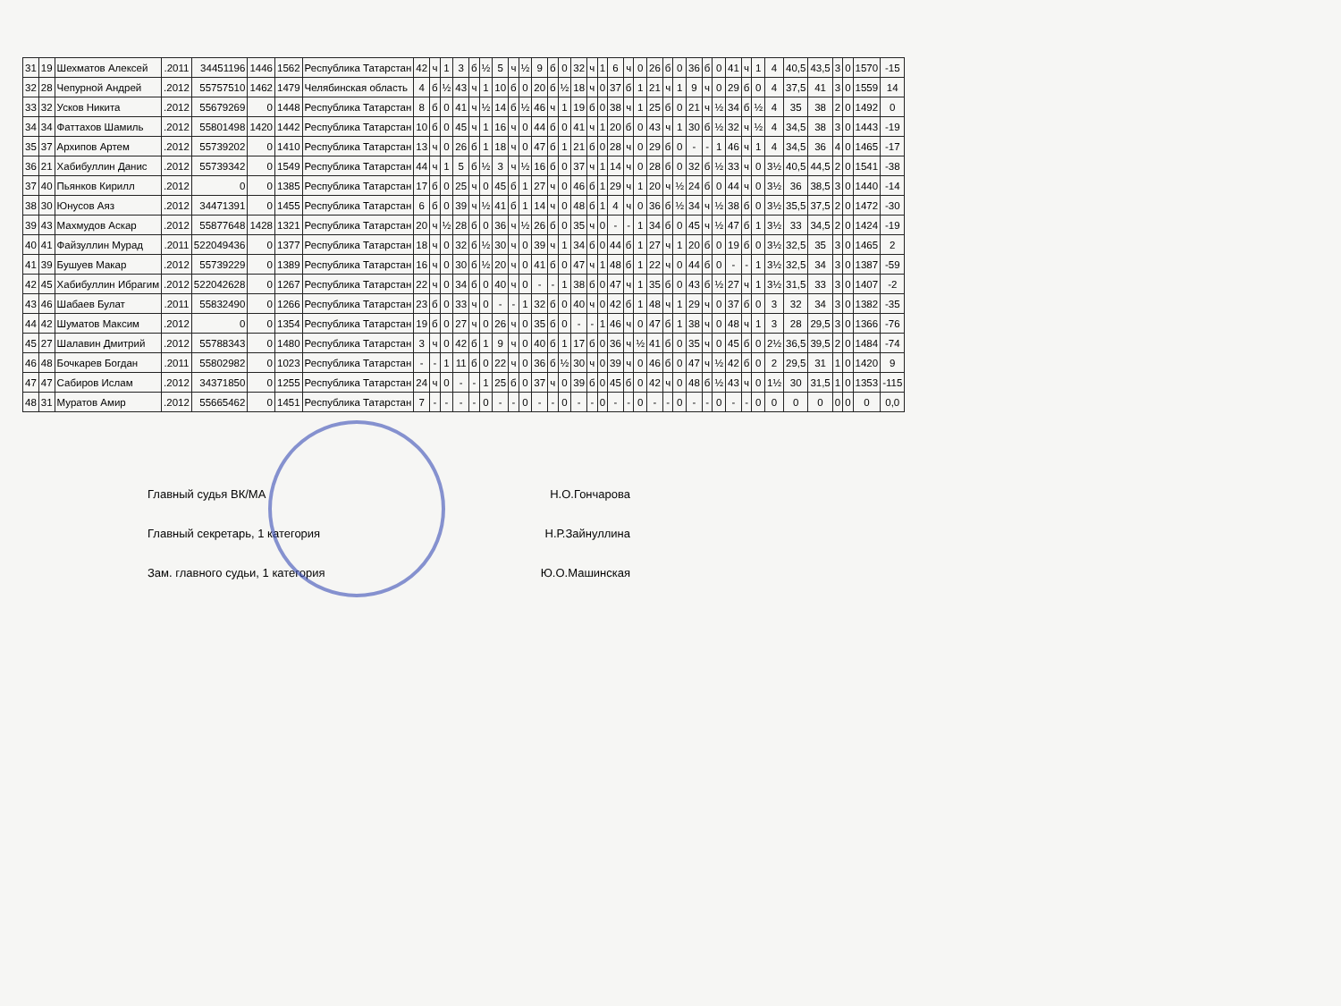| 31 | 19 | Шехматов Алексей | .2011 | 34451196 | 1446 | 1562 | Республика Татарстан | 42 | ч | 1 | 3 | б | ½ | 5 | ч | ½ | 9 | б | 0 | 32 | ч | 1 | 6 | ч | 0 | 26 | б | 0 | 36 | б | 0 | 41 | ч | 1 | 4 | 40,5 | 43,5 | 3 | 0 | 1570 | -15 |
| 32 | 28 | Чепурной Андрей | .2012 | 55757510 | 1462 | 1479 | Челябинская область | 4 | б | ½ | 43 | ч | 1 | 10 | б | 0 | 20 | б | ½ | 18 | ч | 0 | 37 | б | 1 | 21 | ч | 1 | 9 | ч | 0 | 29 | б | 0 | 4 | 37,5 | 41 | 3 | 0 | 1559 | 14 |
| 33 | 32 | Усков Никита | .2012 | 55679269 | 0 | 1448 | Республика Татарстан | 8 | б | 0 | 41 | ч | ½ | 14 | б | ½ | 46 | ч | 1 | 19 | б | 0 | 38 | ч | 1 | 25 | б | 0 | 21 | ч | ½ | 34 | б | ½ | 4 | 35 | 38 | 2 | 0 | 1492 | 0 |
| 34 | 34 | Фаттахов Шамиль | .2012 | 55801498 | 1420 | 1442 | Республика Татарстан | 10 | б | 0 | 45 | ч | 1 | 16 | ч | 0 | 44 | б | 0 | 41 | ч | 1 | 20 | б | 0 | 43 | ч | 1 | 30 | б | ½ | 32 | ч | ½ | 4 | 34,5 | 38 | 3 | 0 | 1443 | -19 |
| 35 | 37 | Архипов Артем | .2012 | 55739202 | 0 | 1410 | Республика Татарстан | 13 | ч | 0 | 26 | б | 1 | 18 | ч | 0 | 47 | б | 1 | 21 | б | 0 | 28 | ч | 0 | 29 | б | 0 | - | - | 1 | 46 | ч | 1 | 4 | 34,5 | 36 | 4 | 0 | 1465 | -17 |
| 36 | 21 | Хабибуллин Данис | .2012 | 55739342 | 0 | 1549 | Республика Татарстан | 44 | ч | 1 | 5 | б | ½ | 3 | ч | ½ | 16 | б | 0 | 37 | ч | 1 | 14 | ч | 0 | 28 | б | 0 | 32 | б | ½ | 33 | ч | 0 | 3½ | 40,5 | 44,5 | 2 | 0 | 1541 | -38 |
| 37 | 40 | Пьянков Кирилл | .2012 | 0 | 0 | 1385 | Республика Татарстан | 17 | б | 0 | 25 | ч | 0 | 45 | б | 1 | 27 | ч | 0 | 46 | б | 1 | 29 | ч | 1 | 20 | ч | ½ | 24 | б | 0 | 44 | ч | 0 | 3½ | 36 | 38,5 | 3 | 0 | 1440 | -14 |
| 38 | 30 | Юнусов Аяз | .2012 | 34471391 | 0 | 1455 | Республика Татарстан | 6 | б | 0 | 39 | ч | ½ | 41 | б | 1 | 14 | ч | 0 | 48 | б | 1 | 4 | ч | 0 | 36 | б | ½ | 34 | ч | ½ | 38 | б | 0 | 3½ | 35,5 | 37,5 | 2 | 0 | 1472 | -30 |
| 39 | 43 | Махмудов Аскар | .2012 | 55877648 | 1428 | 1321 | Республика Татарстан | 20 | ч | ½ | 28 | б | 0 | 36 | ч | ½ | 26 | б | 0 | 35 | ч | 0 | - | - | 1 | 34 | б | 0 | 45 | ч | ½ | 47 | б | 1 | 3½ | 33 | 34,5 | 2 | 0 | 1424 | -19 |
| 40 | 41 | Файзуллин Мурад | .2011 | 522049436 | 0 | 1377 | Республика Татарстан | 18 | ч | 0 | 32 | б | ½ | 30 | ч | 0 | 39 | ч | 1 | 34 | б | 0 | 44 | б | 1 | 27 | ч | 1 | 20 | б | 0 | 19 | б | 0 | 3½ | 32,5 | 35 | 3 | 0 | 1465 | 2 |
| 41 | 39 | Бушуев Макар | .2012 | 55739229 | 0 | 1389 | Республика Татарстан | 16 | ч | 0 | 30 | б | ½ | 20 | ч | 0 | 41 | б | 0 | 47 | ч | 1 | 48 | б | 1 | 22 | ч | 0 | 44 | б | 0 | - | - | 1 | 3½ | 32,5 | 34 | 3 | 0 | 1387 | -59 |
| 42 | 45 | Хабибуллин Ибрагим | .2012 | 522042628 | 0 | 1267 | Республика Татарстан | 22 | ч | 0 | 34 | б | 0 | 40 | ч | 0 | - | - | 1 | 38 | б | 0 | 47 | ч | 1 | 35 | б | 0 | 43 | б | ½ | 27 | ч | 1 | 3½ | 31,5 | 33 | 3 | 0 | 1407 | -2 |
| 43 | 46 | Шабаев Булат | .2011 | 55832490 | 0 | 1266 | Республика Татарстан | 23 | б | 0 | 33 | ч | 0 | - | - | 1 | 32 | б | 0 | 40 | ч | 0 | 42 | б | 1 | 48 | ч | 1 | 29 | ч | 0 | 37 | б | 0 | 3 | 32 | 34 | 3 | 0 | 1382 | -35 |
| 44 | 42 | Шуматов Максим | .2012 | 0 | 0 | 1354 | Республика Татарстан | 19 | б | 0 | 27 | ч | 0 | 26 | ч | 0 | 35 | б | 0 | - | - | 1 | 46 | ч | 0 | 47 | б | 1 | 38 | ч | 0 | 48 | ч | 1 | 3 | 28 | 29,5 | 3 | 0 | 1366 | -76 |
| 45 | 27 | Шалавин Дмитрий | .2012 | 55788343 | 0 | 1480 | Республика Татарстан | 3 | ч | 0 | 42 | б | 1 | 9 | ч | 0 | 40 | б | 1 | 17 | б | 0 | 36 | ч | ½ | 41 | б | 0 | 35 | ч | 0 | 45 | б | 0 | 2½ | 36,5 | 39,5 | 2 | 0 | 1484 | -74 |
| 46 | 48 | Бочкарев Богдан | .2011 | 55802982 | 0 | 1023 | Республика Татарстан | - | - | 1 | 11 | б | 0 | 22 | ч | 0 | 36 | б | ½ | 30 | ч | 0 | 39 | ч | 0 | 46 | б | 0 | 47 | ч | ½ | 42 | б | 0 | 2 | 29,5 | 31 | 1 | 0 | 1420 | 9 |
| 47 | 47 | Сабиров Ислам | .2012 | 34371850 | 0 | 1255 | Республика Татарстан | 24 | ч | 0 | - | - | 1 | 25 | б | 0 | 37 | ч | 0 | 39 | б | 0 | 45 | б | 0 | 42 | ч | 0 | 48 | б | ½ | 43 | ч | 0 | 1½ | 30 | 31,5 | 1 | 0 | 1353 | -115 |
| 48 | 31 | Муратов Амир | .2012 | 55665462 | 0 | 1451 | Республика Татарстан | 7 | - | - | - | - | 0 | - | - | 0 | - | - | 0 | - | - | 0 | - | - | 0 | - | - | 0 | - | - | 0 | - | - | 0 | 0 | 0 | 0 | 0 | 0 | 0 | 0,0 |
Главный судья ВК/МА Н.О.Гончарова
Главный секретарь, 1 категория Н.Р.Зайнуллина
Зам. главного судьи, 1 категория Ю.О.Машинская